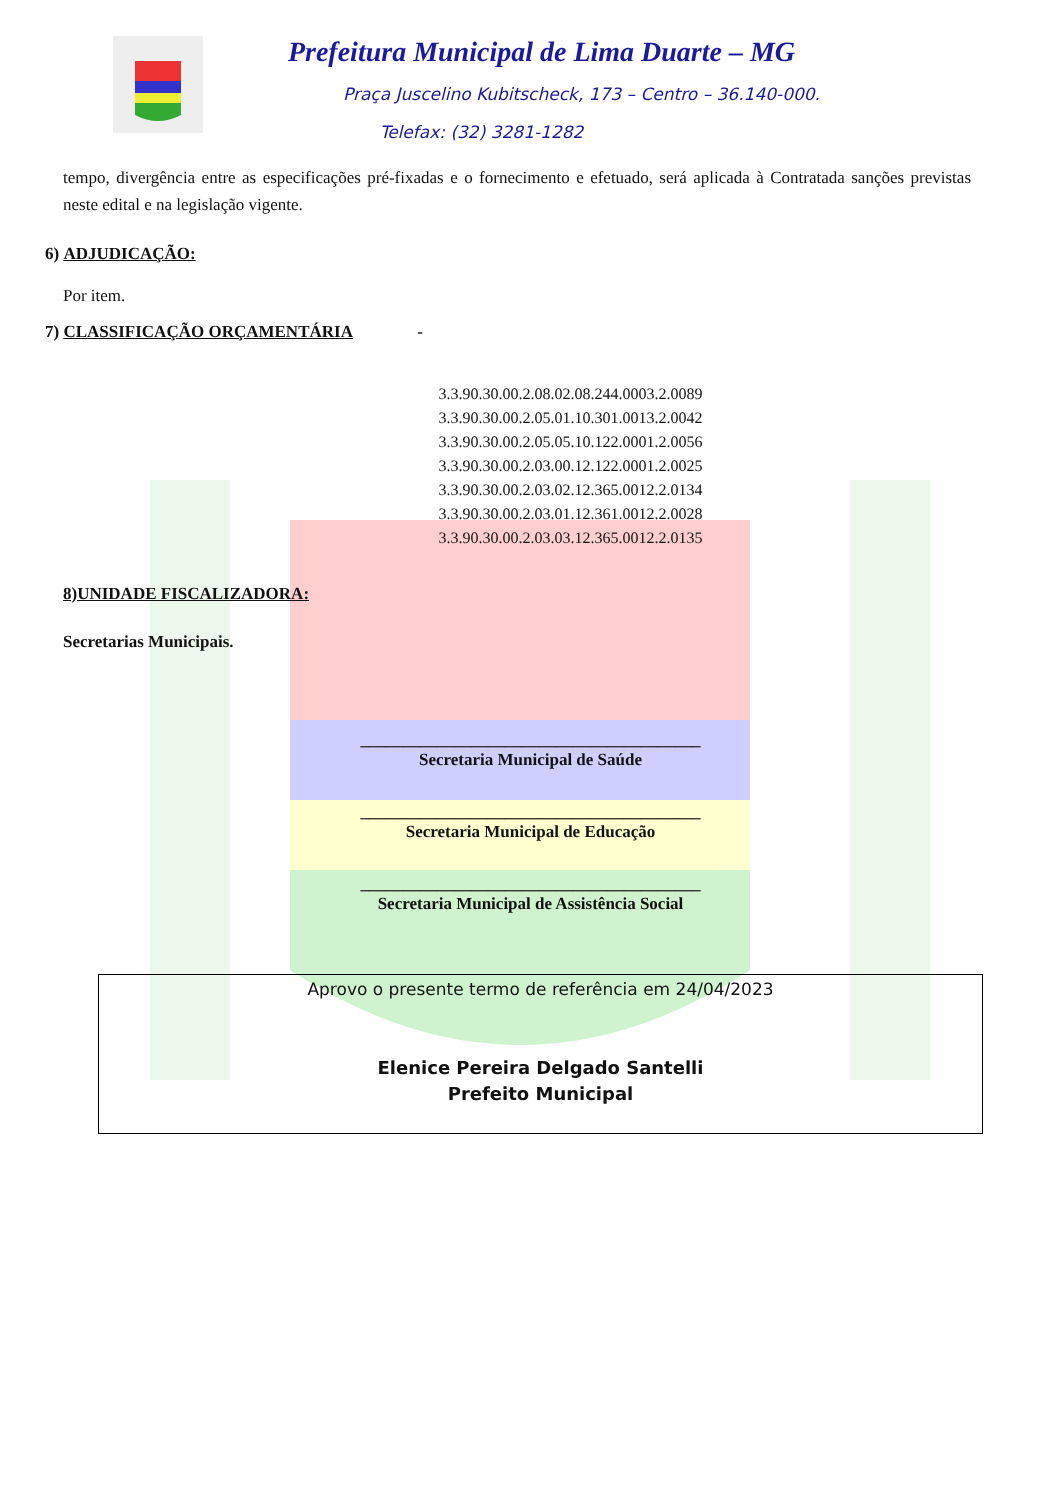Prefeitura Municipal de Lima Duarte – MG
Praça Juscelino Kubitscheck, 173 – Centro – 36.140-000.
Telefax: (32) 3281-1282
tempo, divergência entre as especificações pré-fixadas e o fornecimento e efetuado, será aplicada à Contratada sanções previstas neste edital e na legislação vigente.
6) ADJUDICAÇÃO:
Por item.
7) CLASSIFICAÇÃO ORÇAMENTÁRIA -
3.3.90.30.00.2.08.02.08.244.0003.2.0089
3.3.90.30.00.2.05.01.10.301.0013.2.0042
3.3.90.30.00.2.05.05.10.122.0001.2.0056
3.3.90.30.00.2.03.00.12.122.0001.2.0025
3.3.90.30.00.2.03.02.12.365.0012.2.0134
3.3.90.30.00.2.03.01.12.361.0012.2.0028
3.3.90.30.00.2.03.03.12.365.0012.2.0135
8)UNIDADE FISCALIZADORA:
Secretarias Municipais.
________________________________________
Secretaria Municipal de Saúde
________________________________________
Secretaria Municipal de Educação
________________________________________
Secretaria Municipal de Assistência Social
Aprovo o presente termo de referência em 24/04/2023
Elenice Pereira Delgado Santelli
Prefeito Municipal